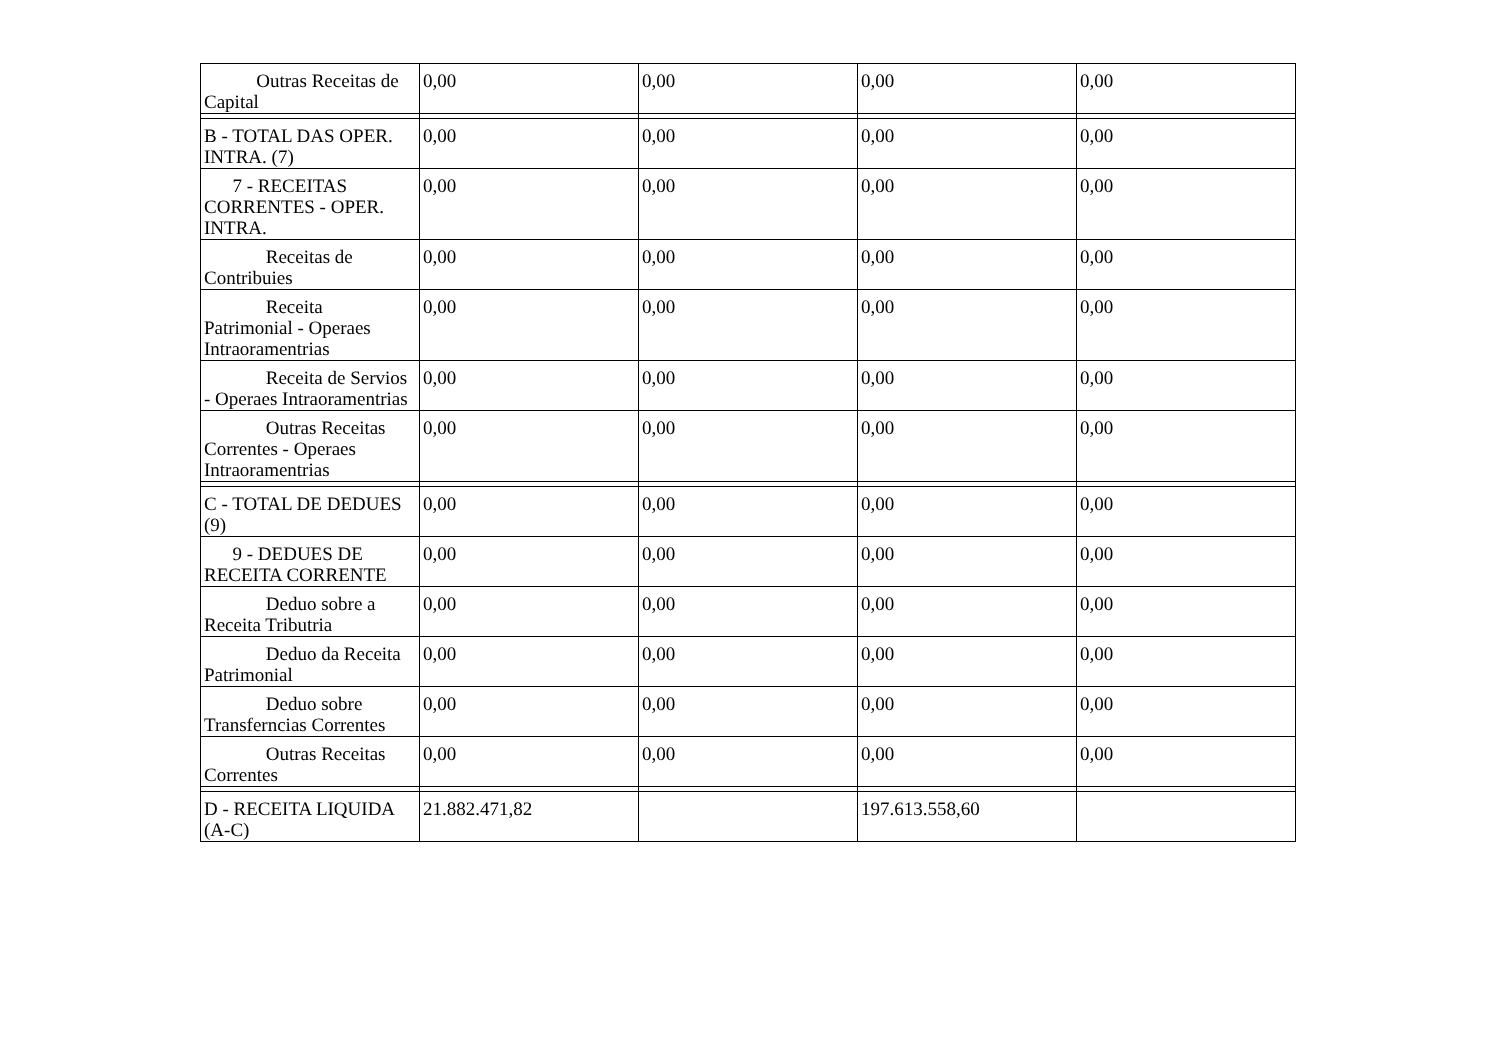| Outras Receitas de Capital | 0,00 | 0,00 | 0,00 | 0,00 |
| B - TOTAL DAS OPER. INTRA. (7) | 0,00 | 0,00 | 0,00 | 0,00 |
| 7 - RECEITAS CORRENTES - OPER. INTRA. | 0,00 | 0,00 | 0,00 | 0,00 |
| Receitas de Contribuies | 0,00 | 0,00 | 0,00 | 0,00 |
| Receita Patrimonial - Operaes Intraoramentrias | 0,00 | 0,00 | 0,00 | 0,00 |
| Receita de Servios - Operaes Intraoramentrias | 0,00 | 0,00 | 0,00 | 0,00 |
| Outras Receitas Correntes - Operaes Intraoramentrias | 0,00 | 0,00 | 0,00 | 0,00 |
| C - TOTAL DE DEDUES (9) | 0,00 | 0,00 | 0,00 | 0,00 |
| 9 - DEDUES DE RECEITA CORRENTE | 0,00 | 0,00 | 0,00 | 0,00 |
| Deduo sobre a Receita Tributria | 0,00 | 0,00 | 0,00 | 0,00 |
| Deduo da Receita Patrimonial | 0,00 | 0,00 | 0,00 | 0,00 |
| Deduo sobre Transferncias Correntes | 0,00 | 0,00 | 0,00 | 0,00 |
| Outras Receitas Correntes | 0,00 | 0,00 | 0,00 | 0,00 |
| D - RECEITA LIQUIDA (A-C) | 21.882.471,82 | | 197.613.558,60 | |